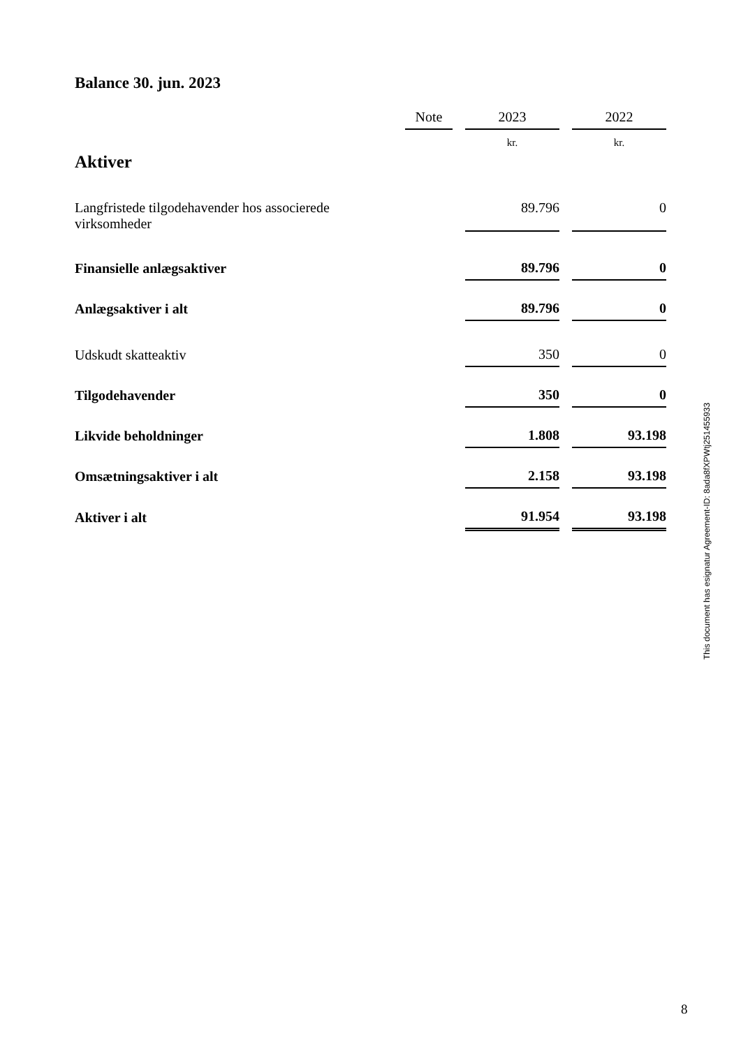Balance 30. jun. 2023
| | Note | | 2023 | | 2022 |
| Aktiver | | | kr. | | kr. |
| Langfristede tilgodehavender hos associerede virksomheder | | | 89.796 | | 0 |
| Finansielle anlægsaktiver | | | 89.796 | | 0 |
| Anlægsaktiver i alt | | | 89.796 | | 0 |
| Udskudt skatteaktiv | | | 350 | | 0 |
| Tilgodehavender | | | 350 | | 0 |
| Likvide beholdninger | | | 1.808 | | 93.198 |
| Omsætningsaktiver i alt | | | 2.158 | | 93.198 |
| Aktiver i alt | | | 91.954 | | 93.198 |
This document has esignatur Agreement-ID: 8ada8fXPWtj251455933
8